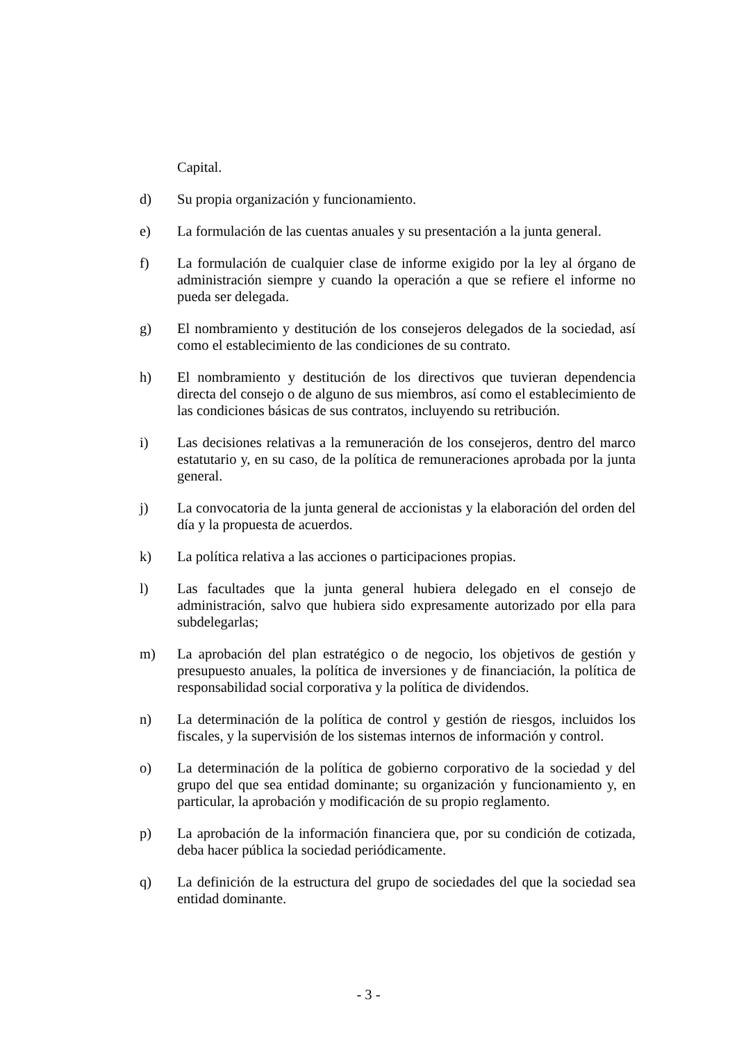Capital.
d) Su propia organización y funcionamiento.
e) La formulación de las cuentas anuales y su presentación a la junta general.
f) La formulación de cualquier clase de informe exigido por la ley al órgano de administración siempre y cuando la operación a que se refiere el informe no pueda ser delegada.
g) El nombramiento y destitución de los consejeros delegados de la sociedad, así como el establecimiento de las condiciones de su contrato.
h) El nombramiento y destitución de los directivos que tuvieran dependencia directa del consejo o de alguno de sus miembros, así como el establecimiento de las condiciones básicas de sus contratos, incluyendo su retribución.
i) Las decisiones relativas a la remuneración de los consejeros, dentro del marco estatutario y, en su caso, de la política de remuneraciones aprobada por la junta general.
j) La convocatoria de la junta general de accionistas y la elaboración del orden del día y la propuesta de acuerdos.
k) La política relativa a las acciones o participaciones propias.
l) Las facultades que la junta general hubiera delegado en el consejo de administración, salvo que hubiera sido expresamente autorizado por ella para subdelegarlas;
m) La aprobación del plan estratégico o de negocio, los objetivos de gestión y presupuesto anuales, la política de inversiones y de financiación, la política de responsabilidad social corporativa y la política de dividendos.
n) La determinación de la política de control y gestión de riesgos, incluidos los fiscales, y la supervisión de los sistemas internos de información y control.
o) La determinación de la política de gobierno corporativo de la sociedad y del grupo del que sea entidad dominante; su organización y funcionamiento y, en particular, la aprobación y modificación de su propio reglamento.
p) La aprobación de la información financiera que, por su condición de cotizada, deba hacer pública la sociedad periódicamente.
q) La definición de la estructura del grupo de sociedades del que la sociedad sea entidad dominante.
- 3 -